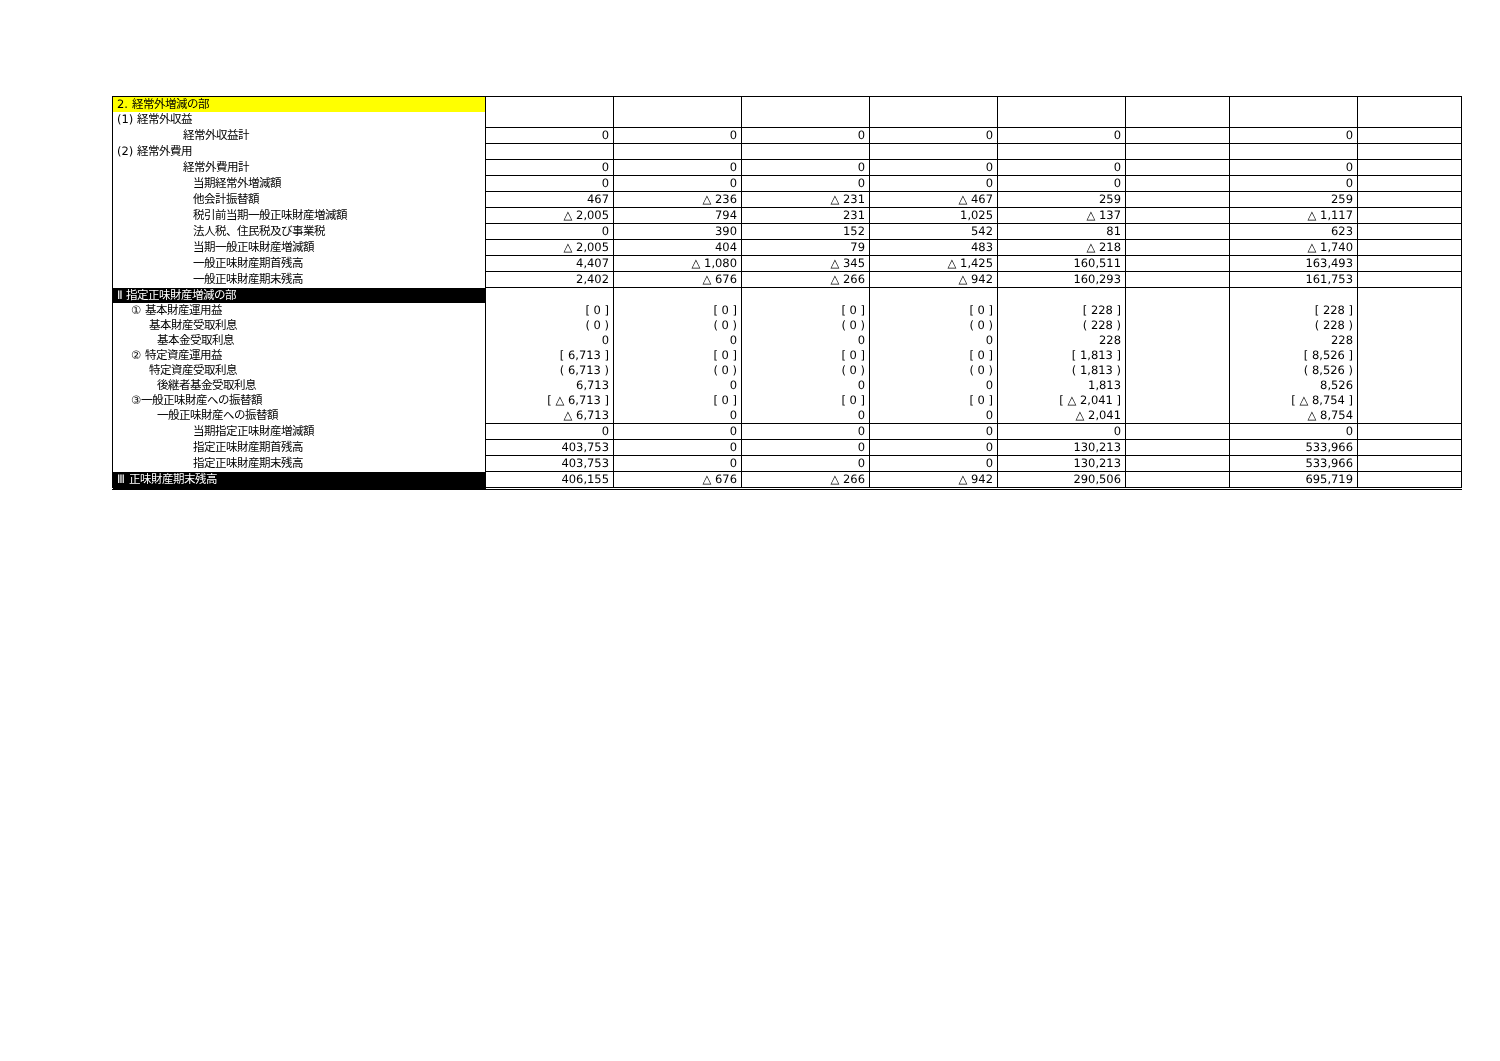| 2. 経常外増減の部 | | | | | | | | |
| (1) 経常外収益 | | | | | | | | |
| 経常外収益計 | 0 | 0 | 0 | 0 | 0 | | 0 | |
| (2) 経常外費用 | | | | | | | | |
| 経常外費用計 | 0 | 0 | 0 | 0 | 0 | | 0 | |
| 当期経常外増減額 | 0 | 0 | 0 | 0 | 0 | | 0 | |
| 他会計振替額 | 467 | △ 236 | △ 231 | △ 467 | 259 | | 259 | |
| 税引前当期一般正味財産増減額 | △ 2,005 | 794 | 231 | 1,025 | △ 137 | | △ 1,117 | |
| 法人税、住民税及び事業税 | 0 | 390 | 152 | 542 | 81 | | 623 | |
| 当期一般正味財産増減額 | △ 2,005 | 404 | 79 | 483 | △ 218 | | △ 1,740 | |
| 一般正味財産期首残高 | 4,407 | △ 1,080 | △ 345 | △ 1,425 | 160,511 | | 163,493 | |
| 一般正味財産期末残高 | 2,402 | △ 676 | △ 266 | △ 942 | 160,293 | | 161,753 | |
| Ⅱ 指定正味財産増減の部 | | | | | | | | |
| ① 基本財産運用益 | [ 0 ] | [ 0 ] | [ 0 ] | [ 0 ] | [ 228 ] | | [ 228 ] | |
| 基本財産受取利息 | ( 0 ) | ( 0 ) | ( 0 ) | ( 0 ) | ( 228 ) | | ( 228 ) | |
| 基本金受取利息 | 0 | 0 | 0 | 0 | 228 | | 228 | |
| ② 特定資産運用益 | [ 6,713 ] | [ 0 ] | [ 0 ] | [ 0 ] | [ 1,813 ] | | [ 8,526 ] | |
| 特定資産受取利息 | ( 6,713 ) | ( 0 ) | ( 0 ) | ( 0 ) | ( 1,813 ) | | ( 8,526 ) | |
| 後継者基金受取利息 | 6,713 | 0 | 0 | 0 | 1,813 | | 8,526 | |
| ③一般正味財産への振替額 | [ △ 6,713 ] | [ 0 ] | [ 0 ] | [ 0 ] | [ △ 2,041 ] | | [ △ 8,754 ] | |
| 一般正味財産への振替額 | △ 6,713 | 0 | 0 | 0 | △ 2,041 | | △ 8,754 | |
| 当期指定正味財産増減額 | 0 | 0 | 0 | 0 | 0 | | 0 | |
| 指定正味財産期首残高 | 403,753 | 0 | 0 | 0 | 130,213 | | 533,966 | |
| 指定正味財産期末残高 | 403,753 | 0 | 0 | 0 | 130,213 | | 533,966 | |
| Ⅲ 正味財産期末残高 | 406,155 | △ 676 | △ 266 | △ 942 | 290,506 | | 695,719 | |